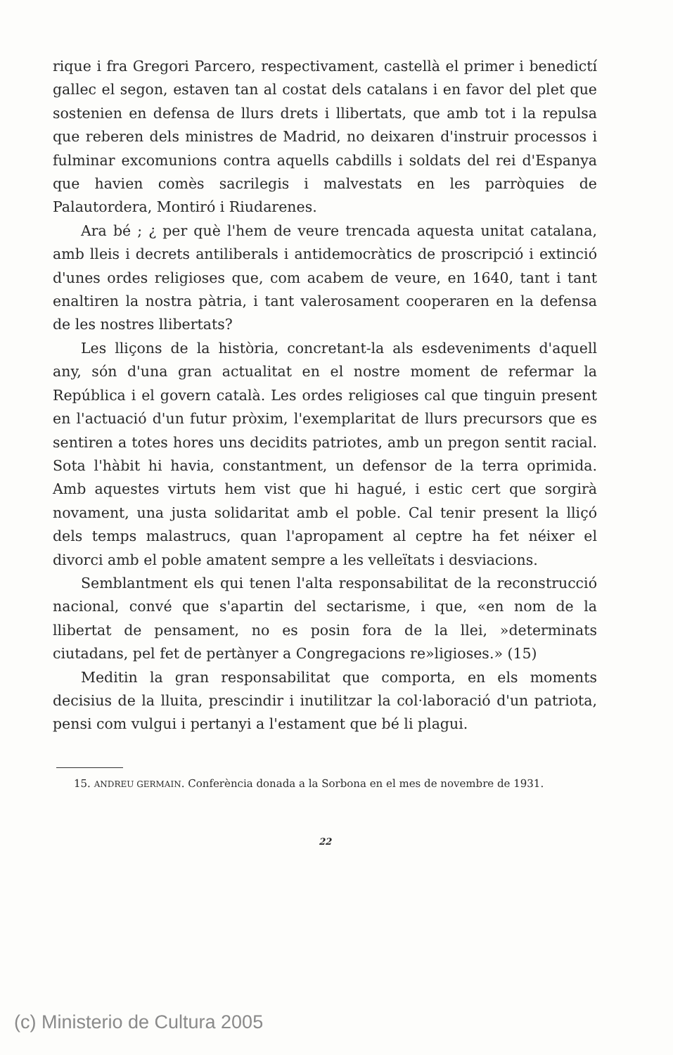rique i fra Gregori Parcero, respectivament, castellà el primer i benedictí gallec el segon, estaven tan al costat dels catalans i en favor del plet que sostenien en defensa de llurs drets i llibertats, que amb tot i la repulsa que reberen dels ministres de Madrid, no deixaren d'instruir processos i fulminar excomunions contra aquells cabdills i soldats del rei d'Espanya que havien comès sacrilegis i malvestats en les parròquies de Palautordera, Montiró i Riudarenes.
Ara bé ; ¿ per què l'hem de veure trencada aquesta unitat catalana, amb lleis i decrets antiliberals i antidemocràtics de proscripció i extinció d'unes ordes religioses que, com acabem de veure, en 1640, tant i tant enaltiren la nostra pàtria, i tant valerosament cooperaren en la defensa de les nostres llibertats?
Les lliçons de la història, concretant-la als esdeveniments d'aquell any, són d'una gran actualitat en el nostre moment de refermar la República i el govern català. Les ordes religioses cal que tinguin present en l'actuació d'un futur pròxim, l'exemplaritat de llurs precursors que es sentiren a totes hores uns decidits patriotes, amb un pregon sentit racial. Sota l'hàbit hi havia, constantment, un defensor de la terra oprimida. Amb aquestes virtuts hem vist que hi hagué, i estic cert que sorgirà novament, una justa solidaritat amb el poble. Cal tenir present la lliçó dels temps malastrucs, quan l'apropament al ceptre ha fet néixer el divorci amb el poble amatent sempre a les velleïtats i desviacions.
Semblantment els qui tenen l'alta responsabilitat de la reconstrucció nacional, convé que s'apartin del sectarisme, i que, «en nom de la llibertat de pensament, no es posin fora de la llei, »determinats ciutadans, pel fet de pertànyer a Congregacions re»ligioses.» (15)
Meditin la gran responsabilitat que comporta, en els moments decisius de la lluita, prescindir i inutilitzar la col·laboració d'un patriota, pensi com vulgui i pertanyi a l'estament que bé li plagui.
15. ANDREU GERMAIN. Conferència donada a la Sorbona en el mes de novembre de 1931.
22
(c) Ministerio de Cultura 2005